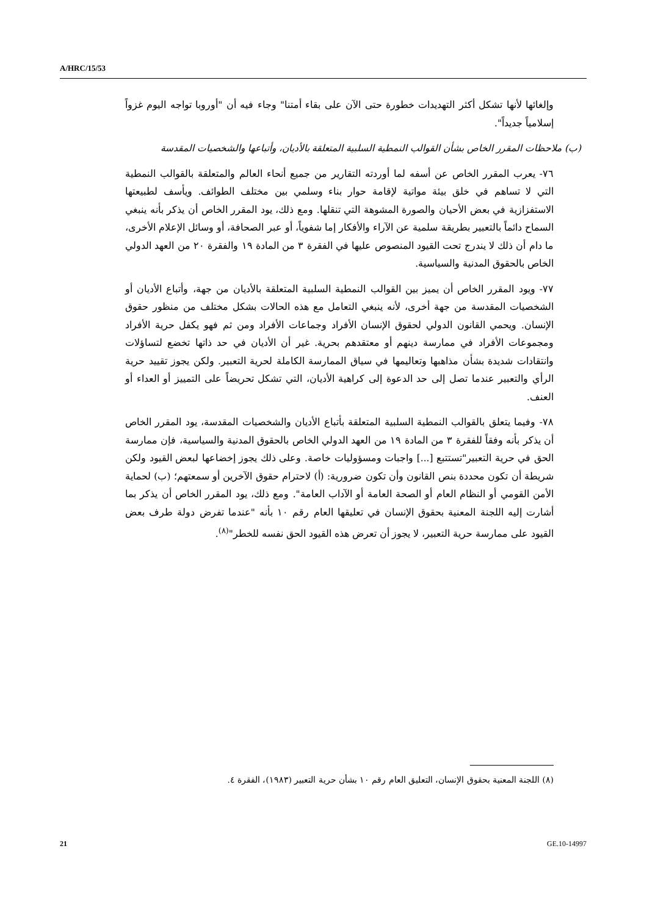A/HRC/15/53
وإلغائها لأنها تشكل أكثر التهديدات خطورة حتى الآن على بقاء أمتنا" وجاء فيه أن "أوروبا تواجه اليوم غزواً إسلامياً جديداً".
(ب) ملاحظات المقرر الخاص بشأن القوالب النمطية السلبية المتعلقة بالأديان، وأتباعها والشخصيات المقدسة
٧٦- يعرب المقرر الخاص عن أسفه لما أوردته التقارير من جميع أنحاء العالم والمتعلقة بالقوالب النمطية التي لا تساهم في خلق بيئة مواتية لإقامة حوار بناء وسلمي بين مختلف الطوائف. ويأسف لطبيعتها الاستفزازية في بعض الأحيان والصورة المشوهة التي تنقلها. ومع ذلك، يود المقرر الخاص أن يذكر بأنه ينبغي السماح دائماً بالتعبير بطريقة سلمية عن الآراء والأفكار إما شفوياً، أو عبر الصحافة، أو وسائل الإعلام الأخرى، ما دام أن ذلك لا يندرج تحت القيود المنصوص عليها في الفقرة ٣ من المادة ١٩ والفقرة ٢٠ من العهد الدولي الخاص بالحقوق المدنية والسياسية.
٧٧- ويود المقرر الخاص أن يميز بين القوالب النمطية السلبية المتعلقة بالأديان من جهة، وأتباع الأديان أو الشخصيات المقدسة من جهة أخرى، لأنه ينبغي التعامل مع هذه الحالات بشكل مختلف من منظور حقوق الإنسان. ويحمي القانون الدولي لحقوق الإنسان الأفراد وجماعات الأفراد ومن ثم فهو يكفل حرية الأفراد ومجموعات الأفراد في ممارسة دينهم أو معتقدهم بحرية. غير أن الأديان في حد ذاتها تخضع لتساؤلات وانتقادات شديدة بشأن مذاهبها وتعاليمها في سياق الممارسة الكاملة لحرية التعبير. ولكن يجوز تقييد حرية الرأي والتعبير عندما تصل إلى حد الدعوة إلى كراهية الأديان، التي تشكل تحريضاً على التمييز أو العداء أو العنف.
٧٨- وفيما يتعلق بالقوالب النمطية السلبية المتعلقة بأتباع الأديان والشخصيات المقدسة، يود المقرر الخاص أن يذكر بأنه وفقاً للفقرة ٣ من المادة ١٩ من العهد الدولي الخاص بالحقوق المدنية والسياسية، فإن ممارسة الحق في حرية التعبير"تستتبع [...] واجبات ومسؤوليات خاصة. وعلى ذلك يجوز إخضاعها لبعض القيود ولكن شريطة أن تكون محددة بنص القانون وأن تكون ضرورية: (أ) لاحترام حقوق الآخرين أو سمعتهم؛ (ب) لحماية الأمن القومي أو النظام العام أو الصحة العامة أو الآداب العامة". ومع ذلك، يود المقرر الخاص أن يذكر بما أشارت إليه اللجنة المعنية بحقوق الإنسان في تعليقها العام رقم ١٠ بأنه "عندما تفرض دولة طرف بعض القيود على ممارسة حرية التعبير، لا يجوز أن تعرض هذه القيود الحق نفسه للخطر"<sup>(٨)</sup>.
(٨) اللجنة المعنية بحقوق الإنسان، التعليق العام رقم ١٠ بشأن حرية التعبير (١٩٨٣)، الفقرة ٤.
21 GE.10-14997